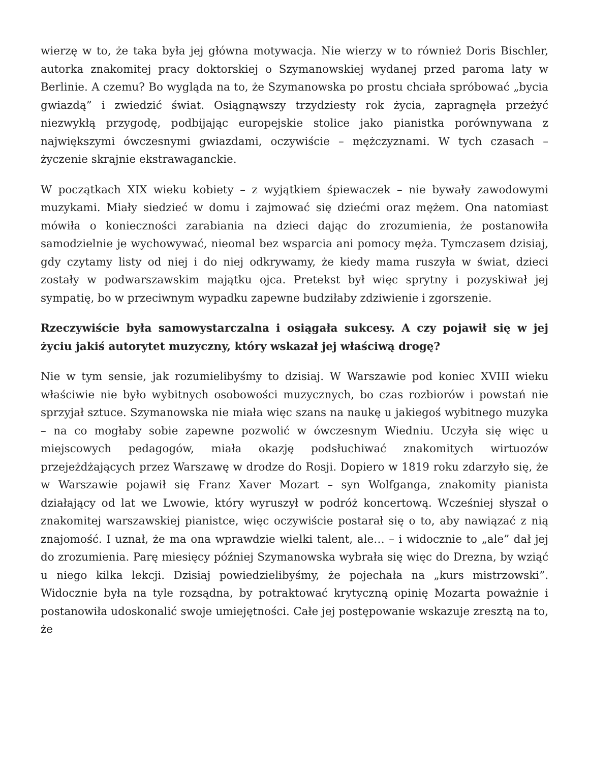wierzę w to, że taka była jej główna motywacja. Nie wierzy w to również Doris Bischler, autorka znakomitej pracy doktorskiej o Szymanowskiej wydanej przed paroma laty w Berlinie. A czemu? Bo wygląda na to, że Szymanowska po prostu chciała spróbować „bycia gwiazdą” i zwiedzić świat. Osiągnąwszy trzydziesty rok życia, zapragnęła przeżyć niezwykłą przygodę, podbijając europejskie stolice jako pianistka porównywana z największymi ówczesnymi gwiazdami, oczywiście – mężczyznami. W tych czasach – życzenie skrajnie ekstrawaganckie.
W początkach XIX wieku kobiety – z wyjątkiem śpiewaczek – nie bywały zawodowymi muzykami. Miały siedzieć w domu i zajmować się dziećmi oraz mężem. Ona natomiast mówiła o konieczności zarabiania na dzieci dając do zrozumienia, że postanowiła samodzielnie je wychowywać, nieomal bez wsparcia ani pomocy męża. Tymczasem dzisiaj, gdy czytamy listy od niej i do niej odkrywamy, że kiedy mama ruszyła w świat, dzieci zostały w podwarszawskim majątku ojca. Pretekst był więc sprytny i pozyskiwał jej sympatię, bo w przeciwnym wypadku zapewne budziłaby zdziwienie i zgorszenie.
Rzeczywiście była samowystarczalna i osiągała sukcesy. A czy pojawił się w jej życiu jakiś autorytet muzyczny, który wskazał jej właściwą drogę?
Nie w tym sensie, jak rozumielibyśmy to dzisiaj. W Warszawie pod koniec XVIII wieku właściwie nie było wybitnych osobowości muzycznych, bo czas rozbiorów i powstań nie sprzyjał sztuce. Szymanowska nie miała więc szans na naukę u jakiegoś wybitnego muzyka – na co mogłaby sobie zapewne pozwolić w ówczesnym Wiedniu. Uczyła się więc u miejscowych pedagogów, miała okazję podsłuchiwać znakomitych wirtuozów przejeżdżających przez Warszawę w drodze do Rosji. Dopiero w 1819 roku zdarzyło się, że w Warszawie pojawił się Franz Xaver Mozart – syn Wolfganga, znakomity pianista działający od lat we Lwowie, który wyruszył w podróż koncertową. Wcześniej słyszał o znakomitej warszawskiej pianistce, więc oczywiście postarał się o to, aby nawiązać z nią znajomość. I uznał, że ma ona wprawdzie wielki talent, ale… – i widocznie to „ale” dał jej do zrozumienia. Parę miesięcy później Szymanowska wybrała się więc do Drezna, by wziąć u niego kilka lekcji. Dzisiaj powiedzielibyśmy, że pojechała na „kurs mistrzowski”. Widocznie była na tyle rozsądna, by potraktować krytyczną opinię Mozarta poważnie i postanowiła udoskonalić swoje umiejętności. Całe jej postępowanie wskazuje zresztą na to, że